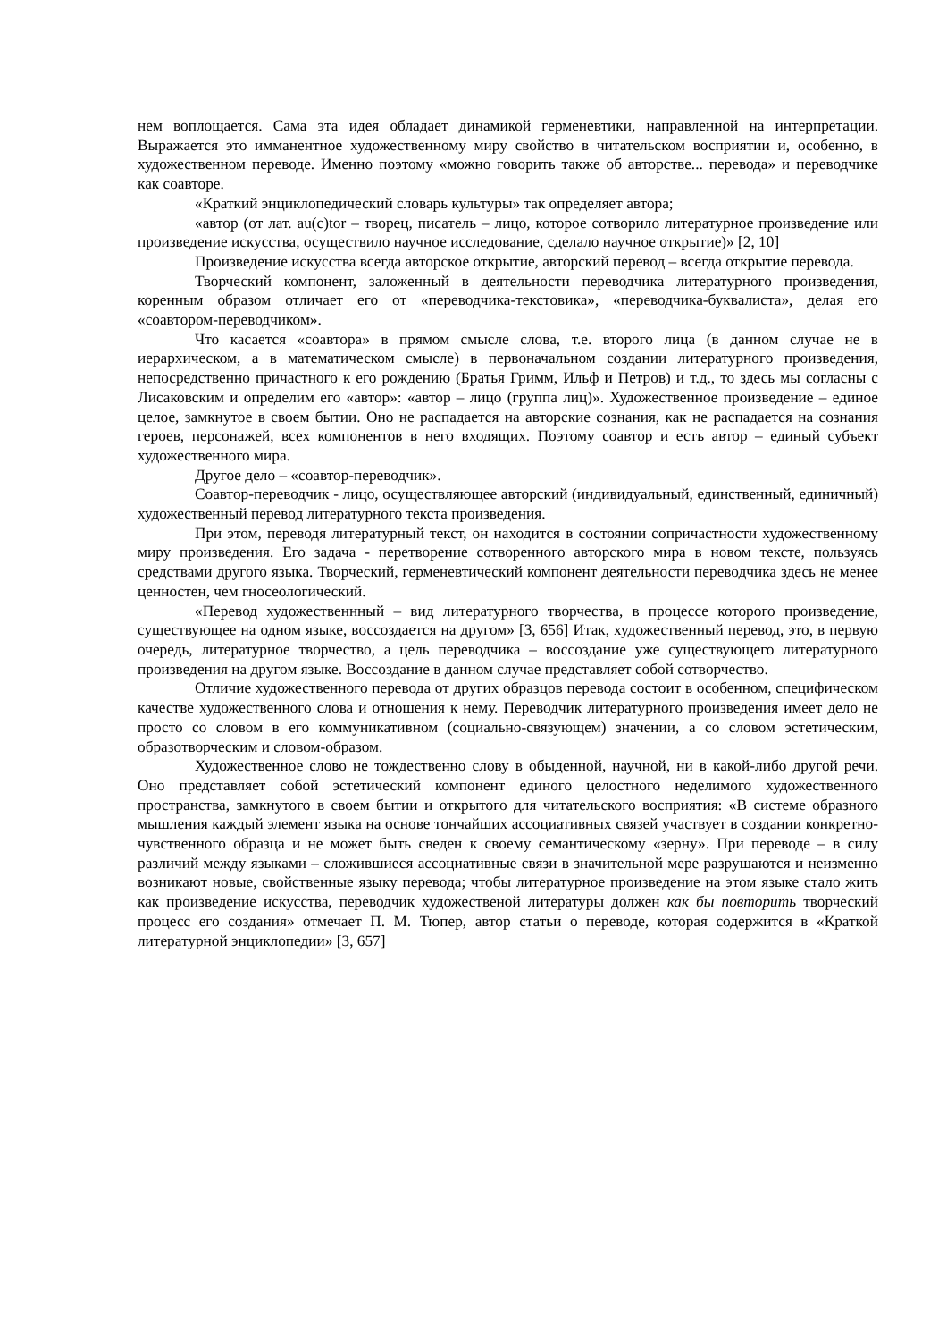нем воплощается. Сама эта идея обладает динамикой герменевтики, направленной на интерпретации. Выражается это имманентное художественному миру свойство в читательском восприятии и, особенно, в художественном переводе. Именно поэтому «можно говорить также об авторстве... перевода» и переводчике как соавторе.
«Краткий энциклопедический словарь культуры» так определяет автора;
«автор (от лат. au(c)tor – творец, писатель – лицо, которое сотворило литературное произведение или произведение искусства, осуществило научное исследование, сделало научное открытие)» [2, 10]
Произведение искусства всегда авторское открытие, авторский перевод – всегда открытие перевода.
Творческий компонент, заложенный в деятельности переводчика литературного произведения, коренным образом отличает его от «переводчика-текстовика», «переводчика-буквалиста», делая его «соавтором-переводчиком».
Что касается «соавтора» в прямом смысле слова, т.е. второго лица (в данном случае не в иерархическом, а в математическом смысле) в первоначальном создании литературного произведения, непосредственно причастного к его рождению (Братья Гримм, Ильф и Петров) и т.д., то здесь мы согласны с Лисаковским и определим его «автор»: «автор – лицо (группа лиц)». Художественное произведение – единое целое, замкнутое в своем бытии. Оно не распадается на авторские сознания, как не распадается на сознания героев, персонажей, всех компонентов в него входящих. Поэтому соавтор и есть автор – единый субъект художественного мира.
Другое дело – «соавтор-переводчик».
Соавтор-переводчик - лицо, осуществляющее авторский (индивидуальный, единственный, единичный) художественный перевод литературного текста произведения.
При этом, переводя литературный текст, он находится в состоянии сопричастности художественному миру произведения. Его задача - перетворение сотворенного авторского мира в новом тексте, пользуясь средствами другого языка. Творческий, герменевтический компонент деятельности переводчика здесь не менее ценностен, чем гносеологический.
«Перевод художественнный – вид литературного творчества, в процессе которого произведение, существующее на одном языке, воссоздается на другом» [3, 656] Итак, художественный перевод, это, в первую очередь, литературное творчество, а цель переводчика – воссоздание уже существующего литературного произведения на другом языке. Воссоздание в данном случае представляет собой сотворчество.
Отличие художественного перевода от других образцов перевода состоит в особенном, специфическом качестве художественного слова и отношения к нему. Переводчик литературного произведения имеет дело не просто со словом в его коммуникативном (социально-связующем) значении, а со словом эстетическим, образотворческим и словом-образом.
Художественное слово не тождественно слову в обыденной, научной, ни в какой-либо другой речи. Оно представляет собой эстетический компонент единого целостного неделимого художественного пространства, замкнутого в своем бытии и открытого для читательского восприятия: «В системе образного мышления каждый элемент языка на основе тончайших ассоциативных связей участвует в создании конкретно-чувственного образца и не может быть сведен к своему семантическому «зерну». При переводе – в силу различий между языками – сложившиеся ассоциативные связи в значительной мере разрушаются и неизменно возникают новые, свойственные языку перевода; чтобы литературное произведение на этом языке стало жить как произведение искусства, переводчик художественой литературы должен как бы повторить творческий процесс его создания» отмечает П. М. Тюпер, автор статьи о переводе, которая содержится в «Краткой литературной энциклопедии» [3, 657]